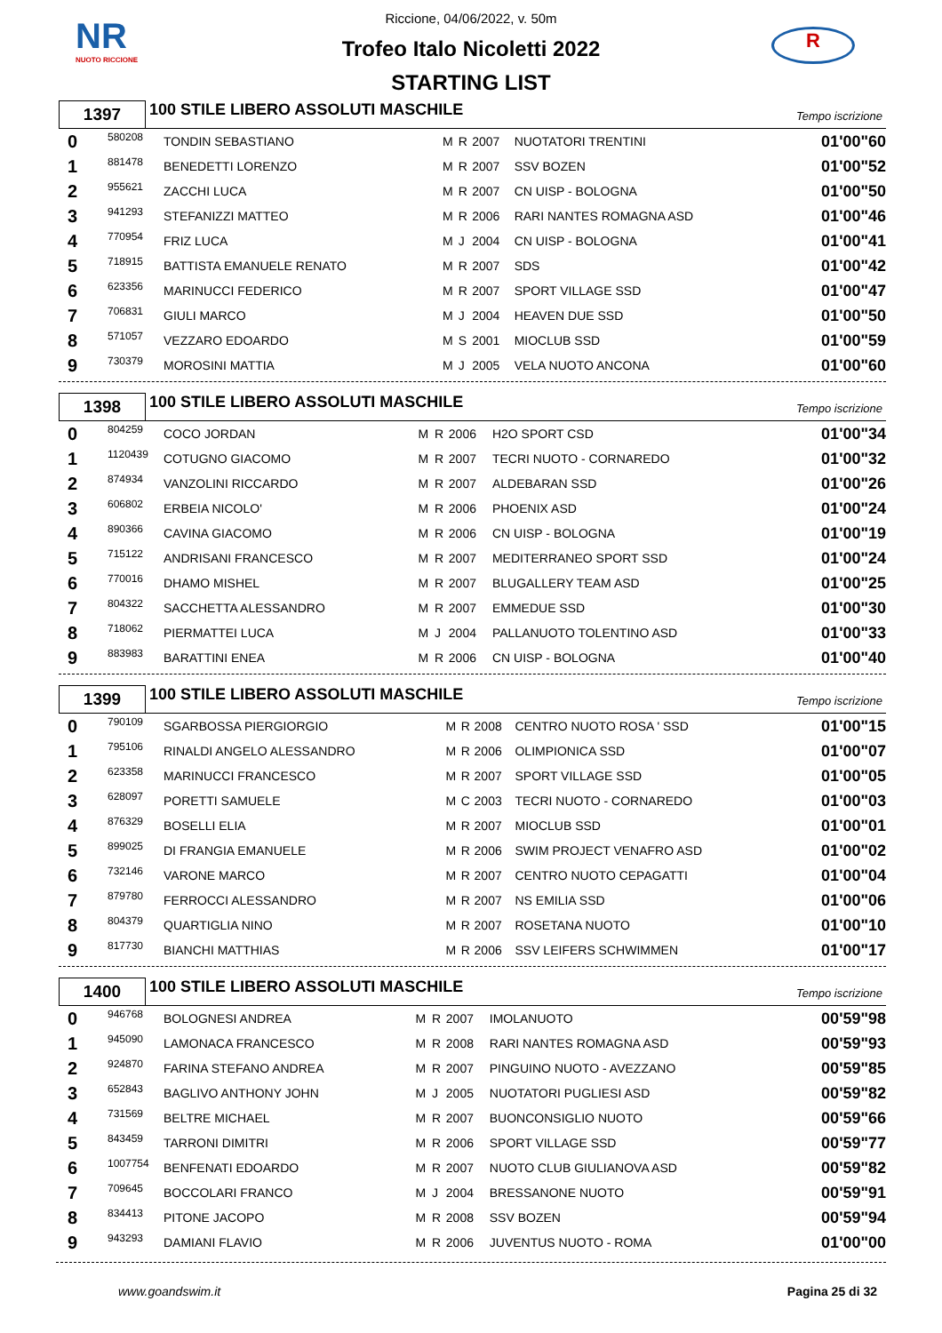NR
NUOTO RICCIONE
R
Riccione, 04/06/2022, v. 50m
Trofeo Italo Nicoletti 2022
STARTING LIST
1397
100 STILE LIBERO ASSOLUTI MASCHILE
Tempo iscrizione
| 0 | 580208 | TONDIN SEBASTIANO | M | R | 2007 | NUOTATORI TRENTINI | 01'00"60 |
| 1 | 881478 | BENEDETTI LORENZO | M | R | 2007 | SSV BOZEN | 01'00"52 |
| 2 | 955621 | ZACCHI LUCA | M | R | 2007 | CN UISP - BOLOGNA | 01'00"50 |
| 3 | 941293 | STEFANIZZI MATTEO | M | R | 2006 | RARI NANTES ROMAGNA ASD | 01'00"46 |
| 4 | 770954 | FRIZ LUCA | M | J | 2004 | CN UISP - BOLOGNA | 01'00"41 |
| 5 | 718915 | BATTISTA EMANUELE RENATO | M | R | 2007 | SDS | 01'00"42 |
| 6 | 623356 | MARINUCCI FEDERICO | M | R | 2007 | SPORT VILLAGE SSD | 01'00"47 |
| 7 | 706831 | GIULI MARCO | M | J | 2004 | HEAVEN DUE SSD | 01'00"50 |
| 8 | 571057 | VEZZARO EDOARDO | M | S | 2001 | MIOCLUB SSD | 01'00"59 |
| 9 | 730379 | MOROSINI MATTIA | M | J | 2005 | VELA NUOTO ANCONA | 01'00"60 |
1398
100 STILE LIBERO ASSOLUTI MASCHILE
Tempo iscrizione
| 0 | 804259 | COCO JORDAN | M | R | 2006 | H2O SPORT CSD | 01'00"34 |
| 1 | 1120439 | COTUGNO GIACOMO | M | R | 2007 | TECRI NUOTO - CORNAREDO | 01'00"32 |
| 2 | 874934 | VANZOLINI RICCARDO | M | R | 2007 | ALDEBARAN SSD | 01'00"26 |
| 3 | 606802 | ERBEIA NICOLO' | M | R | 2006 | PHOENIX ASD | 01'00"24 |
| 4 | 890366 | CAVINA GIACOMO | M | R | 2006 | CN UISP - BOLOGNA | 01'00"19 |
| 5 | 715122 | ANDRISANI FRANCESCO | M | R | 2007 | MEDITERRANEO SPORT SSD | 01'00"24 |
| 6 | 770016 | DHAMO MISHEL | M | R | 2007 | BLUGALLERY TEAM ASD | 01'00"25 |
| 7 | 804322 | SACCHETTA ALESSANDRO | M | R | 2007 | EMMEDUE SSD | 01'00"30 |
| 8 | 718062 | PIERMATTEI LUCA | M | J | 2004 | PALLANUOTO TOLENTINO ASD | 01'00"33 |
| 9 | 883983 | BARATTINI ENEA | M | R | 2006 | CN UISP - BOLOGNA | 01'00"40 |
1399
100 STILE LIBERO ASSOLUTI MASCHILE
Tempo iscrizione
| 0 | 790109 | SGARBOSSA PIERGIORGIO | M | R | 2008 | CENTRO NUOTO ROSA ' SSD | 01'00"15 |
| 1 | 795106 | RINALDI ANGELO ALESSANDRO | M | R | 2006 | OLIMPIONICA SSD | 01'00"07 |
| 2 | 623358 | MARINUCCI FRANCESCO | M | R | 2007 | SPORT VILLAGE SSD | 01'00"05 |
| 3 | 628097 | PORETTI SAMUELE | M | C | 2003 | TECRI NUOTO - CORNAREDO | 01'00"03 |
| 4 | 876329 | BOSELLI ELIA | M | R | 2007 | MIOCLUB SSD | 01'00"01 |
| 5 | 899025 | DI FRANGIA EMANUELE | M | R | 2006 | SWIM PROJECT VENAFRO ASD | 01'00"02 |
| 6 | 732146 | VARONE MARCO | M | R | 2007 | CENTRO NUOTO CEPAGATTI | 01'00"04 |
| 7 | 879780 | FERROCCI ALESSANDRO | M | R | 2007 | NS EMILIA SSD | 01'00"06 |
| 8 | 804379 | QUARTIGLIA NINO | M | R | 2007 | ROSETANA NUOTO | 01'00"10 |
| 9 | 817730 | BIANCHI MATTHIAS | M | R | 2006 | SSV LEIFERS SCHWIMMEN | 01'00"17 |
1400
100 STILE LIBERO ASSOLUTI MASCHILE
Tempo iscrizione
| 0 | 946768 | BOLOGNESI ANDREA | M | R | 2007 | IMOLANUOTO | 00'59"98 |
| 1 | 945090 | LAMONACA FRANCESCO | M | R | 2008 | RARI NANTES ROMAGNA ASD | 00'59"93 |
| 2 | 924870 | FARINA STEFANO ANDREA | M | R | 2007 | PINGUINO NUOTO - AVEZZANO | 00'59"85 |
| 3 | 652843 | BAGLIVO ANTHONY JOHN | M | J | 2005 | NUOTATORI PUGLIESI ASD | 00'59"82 |
| 4 | 731569 | BELTRE MICHAEL | M | R | 2007 | BUONCONSIGLIO NUOTO | 00'59"66 |
| 5 | 843459 | TARRONI DIMITRI | M | R | 2006 | SPORT VILLAGE SSD | 00'59"77 |
| 6 | 1007754 | BENFENATI EDOARDO | M | R | 2007 | NUOTO CLUB GIULIANOVA ASD | 00'59"82 |
| 7 | 709645 | BOCCOLARI FRANCO | M | J | 2004 | BRESSANONE NUOTO | 00'59"91 |
| 8 | 834413 | PITONE JACOPO | M | R | 2008 | SSV BOZEN | 00'59"94 |
| 9 | 943293 | DAMIANI FLAVIO | M | R | 2006 | JUVENTUS NUOTO - ROMA | 01'00"00 |
www.goandswim.it Pagina 25 di 32